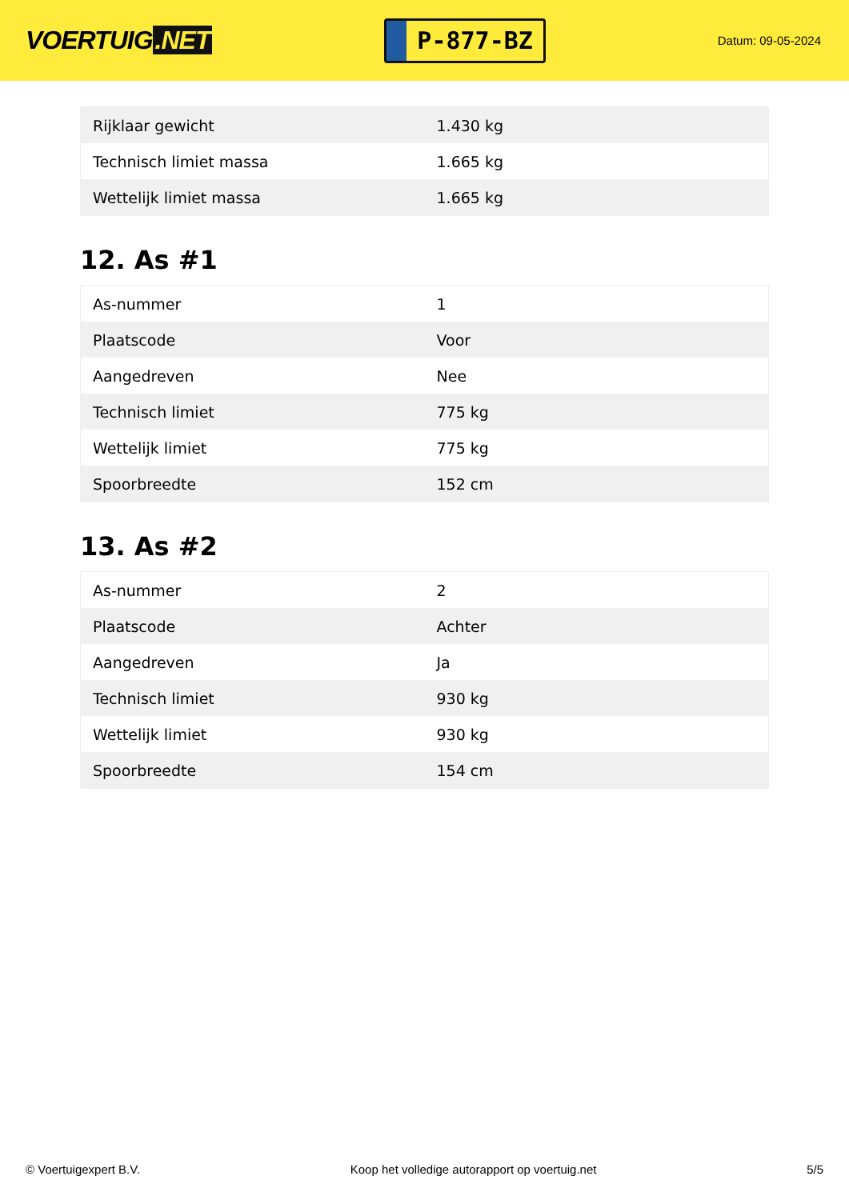VOERTUIG.NET
P-877-BZ
Datum: 09-05-2024
| Rijklaar gewicht | 1.430 kg |
| Technisch limiet massa | 1.665 kg |
| Wettelijk limiet massa | 1.665 kg |
12. As #1
| As-nummer | 1 |
| Plaatscode | Voor |
| Aangedreven | Nee |
| Technisch limiet | 775 kg |
| Wettelijk limiet | 775 kg |
| Spoorbreedte | 152 cm |
13. As #2
| As-nummer | 2 |
| Plaatscode | Achter |
| Aangedreven | Ja |
| Technisch limiet | 930 kg |
| Wettelijk limiet | 930 kg |
| Spoorbreedte | 154 cm |
© Voertuigexpert B.V. Koop het volledige autorapport op voertuig.net 5/5